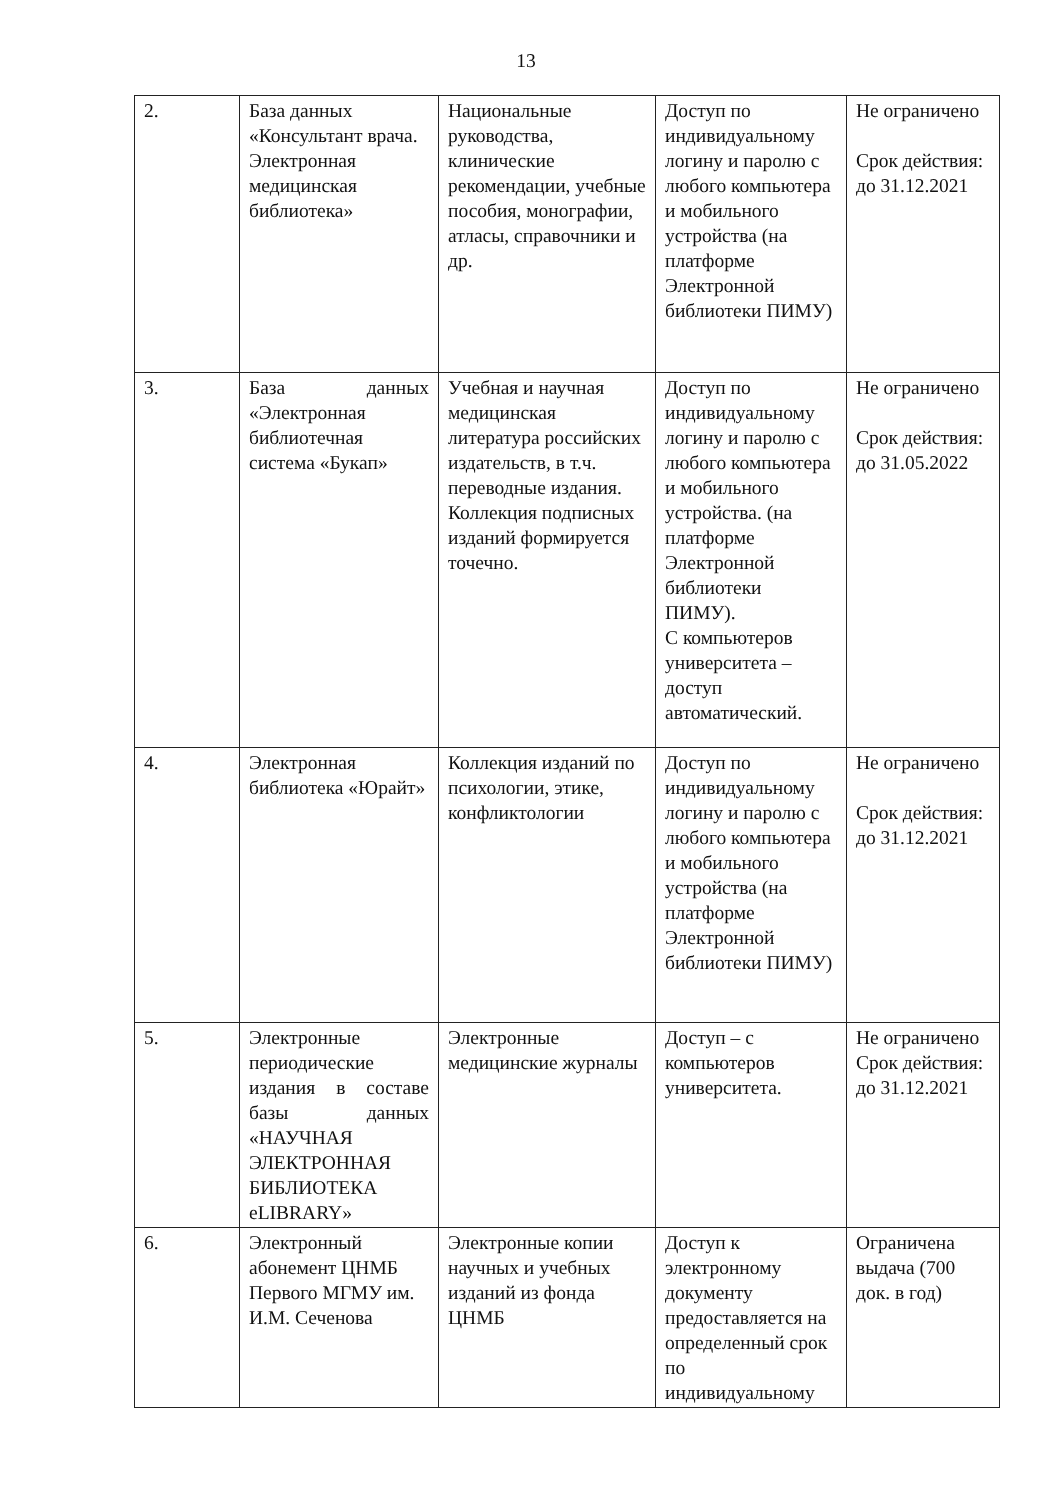13
| 2. | База данных «Консультант врача. Электронная медицинская библиотека» | Национальные руководства, клинические рекомендации, учебные пособия, монографии, атласы, справочники и др. | Доступ по индивидуальному логину и паролю с любого компьютера и мобильного устройства (на платформе Электронной библиотеки ПИМУ) | Не ограничено Срок действия: до 31.12.2021 |
| 3. | База данных «Электронная библиотечная система «Букап» | Учебная и научная медицинская литература российских издательств, в т.ч. переводные издания. Коллекция подписных изданий формируется точечно. | Доступ по индивидуальному логину и паролю с любого компьютера и мобильного устройства. (на платформе Электронной библиотеки ПИМУ). С компьютеров университета – доступ автоматический. | Не ограничено Срок действия: до 31.05.2022 |
| 4. | Электронная библиотека «Юрайт» | Коллекция изданий по психологии, этике, конфликтологии | Доступ по индивидуальному логину и паролю с любого компьютера и мобильного устройства (на платформе Электронной библиотеки ПИМУ) | Не ограничено Срок действия: до 31.12.2021 |
| 5. | Электронные периодические издания в составе базы данных «НАУЧНАЯ ЭЛЕКТРОННАЯ БИБЛИОТЕКА eLIBRARY» | Электронные медицинские журналы | Доступ – с компьютеров университета. | Не ограничено Срок действия: до 31.12.2021 |
| 6. | Электронный абонемент ЦНМБ Первого МГМУ им. И.М. Сеченова | Электронные копии научных и учебных изданий из фонда ЦНМБ | Доступ к электронному документу предоставляется на определенный срок по индивидуальному | Ограничена выдача (700 док. в год) |